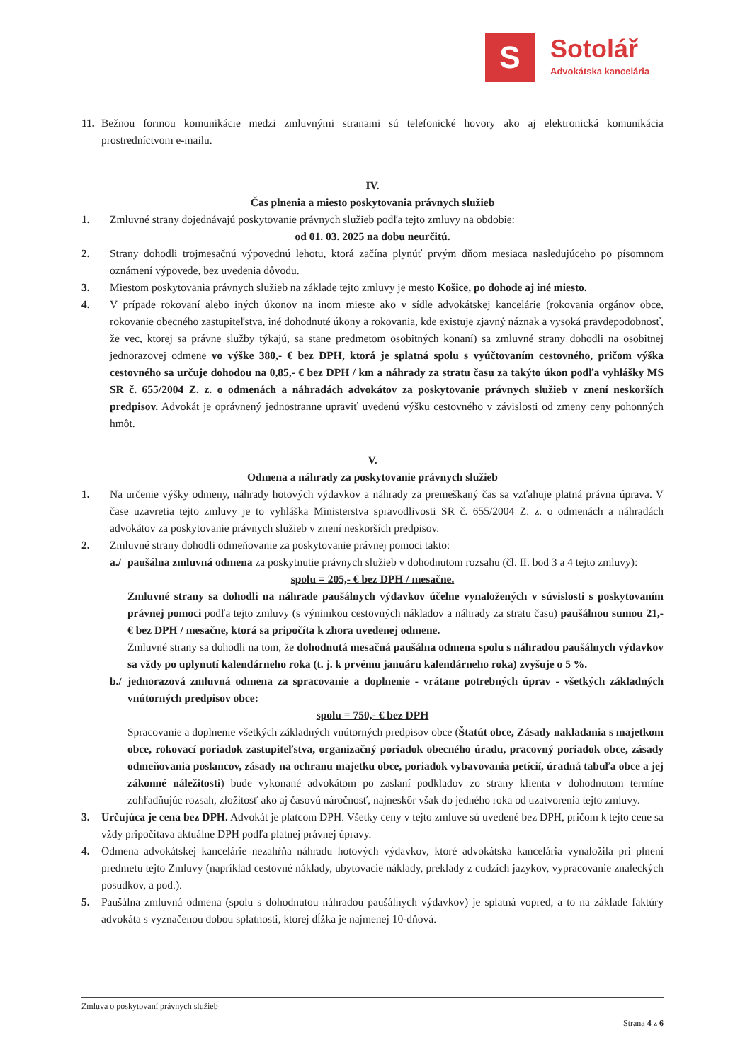S
Sotolář
Advokátska kancelária
11. Bežnou formou komunikácie medzi zmluvnými stranami sú telefonické hovory ako aj elektronická komunikácia prostredníctvom e-mailu.
IV.
Čas plnenia a miesto poskytovania právnych služieb
1. Zmluvné strany dojednávajú poskytovanie právnych služieb podľa tejto zmluvy na obdobie:
od 01. 03. 2025 na dobu neurčitú.
2. Strany dohodli trojmesačnú výpovednú lehotu, ktorá začína plynúť prvým dňom mesiaca nasledujúceho po písomnom oznámení výpovede, bez uvedenia dôvodu.
3. Miestom poskytovania právnych služieb na základe tejto zmluvy je mesto Košice, po dohode aj iné miesto.
4. V prípade rokovaní alebo iných úkonov na inom mieste ako v sídle advokátskej kancelárie (rokovania orgánov obce, rokovanie obecného zastupiteľstva, iné dohodnuté úkony a rokovania, kde existuje zjavný náznak a vysoká pravdepodobnosť, že vec, ktorej sa právne služby týkajú, sa stane predmetom osobitných konaní) sa zmluvné strany dohodli na osobitnej jednorazovej odmene vo výške 380,- € bez DPH, ktorá je splatná spolu s vyúčtovaním cestovného, pričom výška cestovného sa určuje dohodou na 0,85,- € bez DPH / km a náhrady za stratu času za takýto úkon podľa vyhlášky MS SR č. 655/2004 Z. z. o odmenách a náhradách advokátov za poskytovanie právnych služieb v znení neskorších predpisov. Advokát je oprávnený jednostranne upraviť uvedenú výšku cestovného v závislosti od zmeny ceny pohonných hmôt.
V.
Odmena a náhrady za poskytovanie právnych služieb
1. Na určenie výšky odmeny, náhrady hotových výdavkov a náhrady za premeškaný čas sa vzťahuje platná právna úprava. V čase uzavretia tejto zmluvy je to vyhláška Ministerstva spravodlivosti SR č. 655/2004 Z. z. o odmenách a náhradách advokátov za poskytovanie právnych služieb v znení neskorších predpisov.
2. Zmluvné strany dohodli odmeňovanie za poskytovanie právnej pomoci takto:
a./ paušálna zmluvná odmena za poskytnutie právnych služieb v dohodnutom rozsahu (čl. II. bod 3 a 4 tejto zmluvy):
spolu = 205,- € bez DPH / mesačne.
Zmluvné strany sa dohodli na náhrade paušálnych výdavkov účelne vynaložených v súvislosti s poskytovaním právnej pomoci podľa tejto zmluvy (s výnimkou cestovných nákladov a náhrady za stratu času) paušálnou sumou 21,- € bez DPH / mesačne, ktorá sa pripočíta k zhora uvedenej odmene.
Zmluvné strany sa dohodli na tom, že dohodnutá mesačná paušálna odmena spolu s náhradou paušálnych výdavkov sa vždy po uplynutí kalendárneho roka (t. j. k prvému januáru kalendárneho roka) zvyšuje o 5 %.
b./ jednorazová zmluvná odmena za spracovanie a doplnenie - vrátane potrebných úprav - všetkých základných vnútorných predpisov obce:
spolu = 750,- € bez DPH
Spracovanie a doplnenie všetkých základných vnútorných predpisov obce (Štatút obce, Zásady nakladania s majetkom obce, rokovací poriadok zastupiteľstva, organizačný poriadok obecného úradu, pracovný poriadok obce, zásady odmeňovania poslancov, zásady na ochranu majetku obce, poriadok vybavovania petícií, úradná tabuľa obce a jej zákonné náležitosti) bude vykonané advokátom po zaslaní podkladov zo strany klienta v dohodnutom termíne zohľadňujúc rozsah, zložitosť ako aj časovú náročnosť, najneskôr však do jedného roka od uzatvorenia tejto zmluvy.
3. Určujúca je cena bez DPH. Advokát je platcom DPH. Všetky ceny v tejto zmluve sú uvedené bez DPH, pričom k tejto cene sa vždy pripočítava aktuálne DPH podľa platnej právnej úpravy.
4. Odmena advokátskej kancelárie nezahŕňa náhradu hotových výdavkov, ktoré advokátska kancelária vynaložila pri plnení predmetu tejto Zmluvy (napríklad cestovné náklady, ubytovacie náklady, preklady z cudzích jazykov, vypracovanie znaleckých posudkov, a pod.).
5. Paušálna zmluvná odmena (spolu s dohodnutou náhradou paušálnych výdavkov) je splatná vopred, a to na základe faktúry advokáta s vyznačenou dobou splatnosti, ktorej dĺžka je najmenej 10-dňová.
Zmluva o poskytovaní právnych služieb
Strana 4 z 6